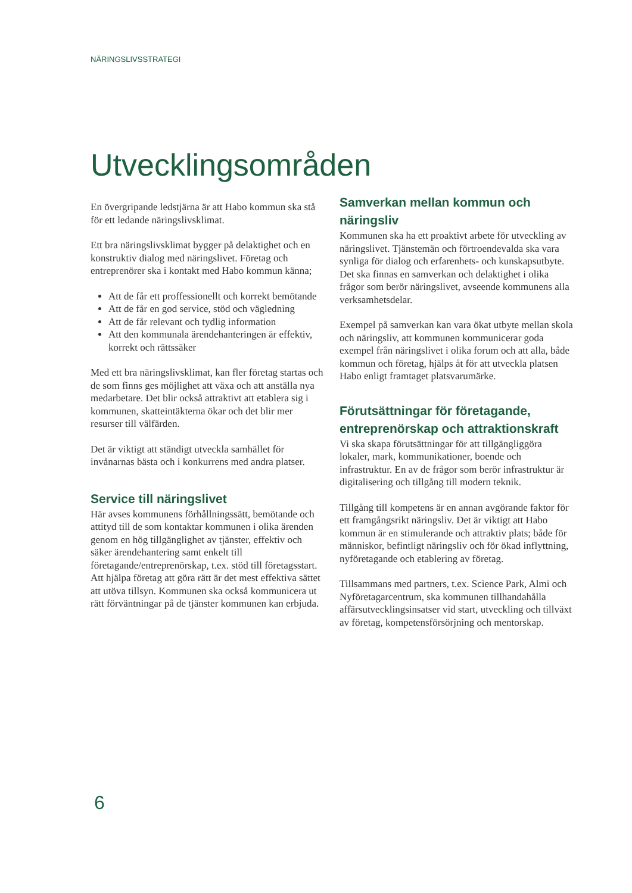NÄRINGSLIVSSTRATEGI
Utvecklingsområden
En övergripande ledstjärna är att Habo kommun ska stå för ett ledande näringslivsklimat.
Ett bra näringslivsklimat bygger på delaktighet och en konstruktiv dialog med näringslivet. Företag och entreprenörer ska i kontakt med Habo kommun känna;
Att de får ett proffessionellt och korrekt bemötande
Att de får en god service, stöd och vägledning
Att de får relevant och tydlig information
Att den kommunala ärendehanteringen är effektiv, korrekt och rättssäker
Med ett bra näringslivsklimat, kan fler företag startas och de som finns ges möjlighet att växa och att anställa nya medarbetare. Det blir också attraktivt att etablera sig i kommunen, skatteintäkterna ökar och det blir mer resurser till välfärden.
Det är viktigt att ständigt utveckla samhället för invånarnas bästa och i konkurrens med andra platser.
Service till näringslivet
Här avses kommunens förhållningssätt, bemötande och attityd till de som kontaktar kommunen i olika ärenden genom en hög tillgänglighet av tjänster, effektiv och säker ärendehantering samt enkelt till företagande/entreprenörskap, t.ex. stöd till företagsstart. Att hjälpa företag att göra rätt är det mest effektiva sättet att utöva tillsyn. Kommunen ska också kommunicera ut rätt förväntningar på de tjänster kommunen kan erbjuda.
Samverkan mellan kommun och näringsliv
Kommunen ska ha ett proaktivt arbete för utveckling av näringslivet. Tjänstemän och förtroendevalda ska vara synliga för dialog och erfarenhets- och kunskapsutbyte. Det ska finnas en samverkan och delaktighet i olika frågor som berör näringslivet, avseende kommunens alla verksamhetsdelar.
Exempel på samverkan kan vara ökat utbyte mellan skola och näringsliv, att kommunen kommunicerar goda exempel från näringslivet i olika forum och att alla, både kommun och företag, hjälps åt för att utveckla platsen Habo enligt framtaget platsvarumärke.
Förutsättningar för företagande, entreprenörskap och attraktionskraft
Vi ska skapa förutsättningar för att tillgängliggöra lokaler, mark, kommunikationer, boende och infrastruktur. En av de frågor som berör infrastruktur är digitalisering och tillgång till modern teknik.
Tillgång till kompetens är en annan avgörande faktor för ett framgångsrikt näringsliv. Det är viktigt att Habo kommun är en stimulerande och attraktiv plats; både för människor, befintligt näringsliv och för ökad inflyttning, nyföretagande och etablering av företag.
Tillsammans med partners, t.ex. Science Park, Almi och Nyföretagarcentrum, ska kommunen tillhandahålla affärsutvecklingsinsatser vid start, utveckling och tillväxt av företag, kompetensförsörjning och mentorskap.
6